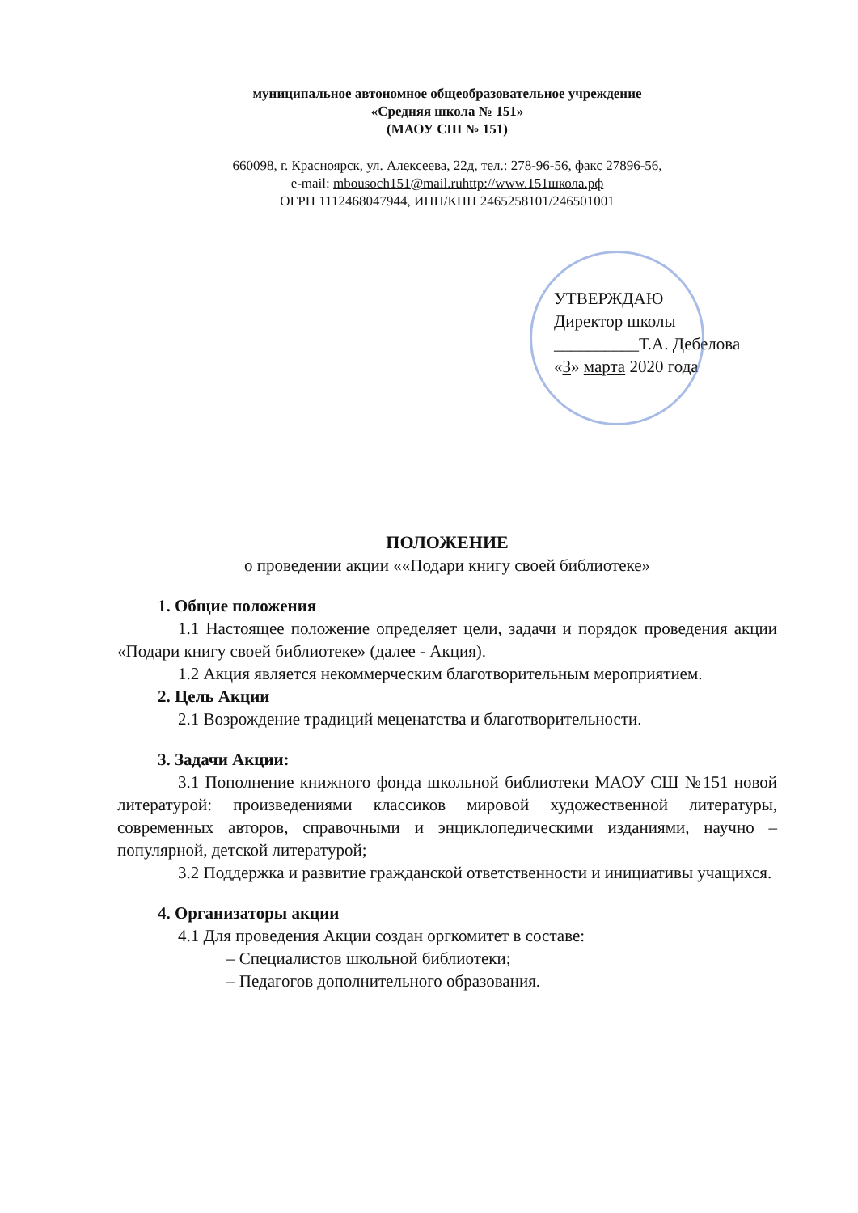муниципальное автономное общеобразовательное учреждение
«Средняя школа № 151»
(МАОУ СШ № 151)
660098, г. Красноярск, ул. Алексеева, 22д, тел.: 278-96-56, факс 27896-56,
e-mail: mbousoch151@mail.ruhttp://www.151школа.рф
ОГРН 1112468047944, ИНН/КПП 2465258101/246501001
УТВЕРЖДАЮ
Директор школы
__________Т.А. Дебелова
«3» марта 2020 года
ПОЛОЖЕНИЕ
о проведении акции ««Подари книгу своей библиотеке»
1. Общие положения
1.1 Настоящее положение определяет цели, задачи и порядок проведения акции «Подари книгу своей библиотеке» (далее - Акция).
1.2 Акция является некоммерческим благотворительным мероприятием.
2. Цель Акции
2.1 Возрождение традиций меценатства и благотворительности.
3. Задачи Акции:
3.1 Пополнение книжного фонда школьной библиотеки МАОУ СШ №151 новой литературой: произведениями классиков мировой художественной литературы, современных авторов, справочными и энциклопедическими изданиями, научно – популярной, детской литературой;
3.2 Поддержка и развитие гражданской ответственности и инициативы учащихся.
4. Организаторы акции
4.1 Для проведения Акции создан оргкомитет в составе:
– Специалистов школьной библиотеки;
– Педагогов дополнительного образования.